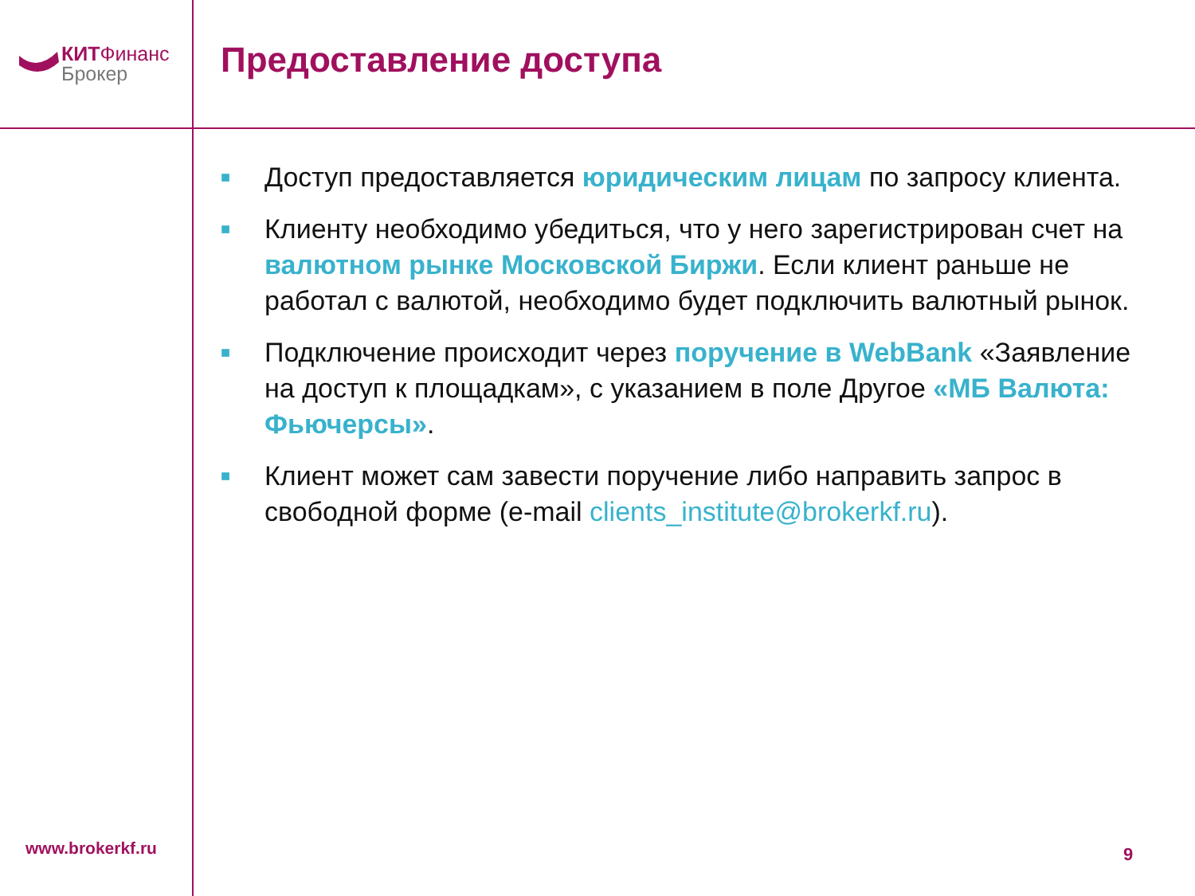КИТФинанс
Брокер
Предоставление доступа
■
Доступ предоставляется юридическим лицам по запросу клиента.
■
Клиенту необходимо убедиться, что у него зарегистрирован счет на валютном рынке Московской Биржи. Если клиент раньше не работал с валютой, необходимо будет подключить валютный рынок.
■
Подключение происходит через поручение в WebBank «Заявление на доступ к площадкам», с указанием в поле Другое «МБ Валюта: Фьючерсы».
■
Клиент может сам завести поручение либо направить запрос в свободной форме (e-mail clients_institute@brokerkf.ru).
www.brokerkf.ru 9